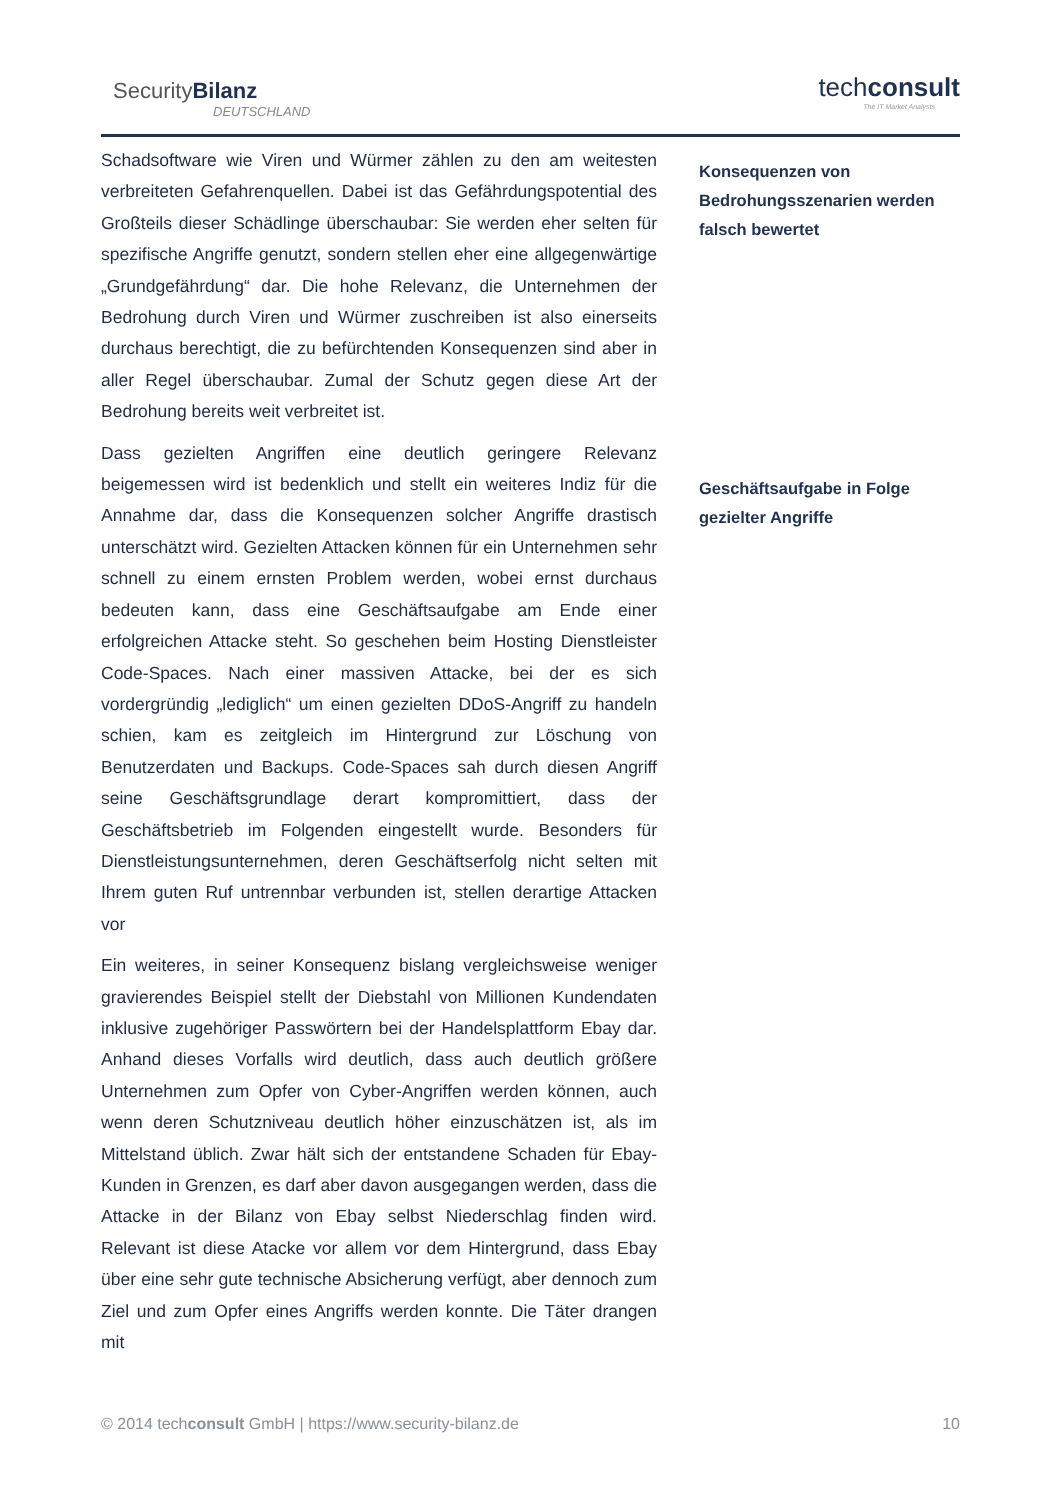SecurityBilanz
DEUTSCHLAND
techconsult
The IT Market Analysts
Schadsoftware wie Viren und Würmer zählen zu den am weitesten verbreiteten Gefahrenquellen. Dabei ist das Gefährdungspotential des Großteils dieser Schädlinge überschaubar: Sie werden eher selten für spezifische Angriffe genutzt, sondern stellen eher eine allgegenwärtige „Grundgefährdung“ dar. Die hohe Relevanz, die Unternehmen der Bedrohung durch Viren und Würmer zuschreiben ist also einerseits durchaus berechtigt, die zu befürchtenden Konsequenzen sind aber in aller Regel überschaubar. Zumal der Schutz gegen diese Art der Bedrohung bereits weit verbreitet ist.
Dass gezielten Angriffen eine deutlich geringere Relevanz beigemessen wird ist bedenklich und stellt ein weiteres Indiz für die Annahme dar, dass die Konsequenzen solcher Angriffe drastisch unterschätzt wird. Gezielten Attacken können für ein Unternehmen sehr schnell zu einem ernsten Problem werden, wobei ernst durchaus bedeuten kann, dass eine Geschäftsaufgabe am Ende einer erfolgreichen Attacke steht. So geschehen beim Hosting Dienstleister Code-Spaces. Nach einer massiven Attacke, bei der es sich vordergründig „lediglich“ um einen gezielten DDoS-Angriff zu handeln schien, kam es zeitgleich im Hintergrund zur Löschung von Benutzerdaten und Backups. Code-Spaces sah durch diesen Angriff seine Geschäftsgrundlage derart kompromittiert, dass der Geschäftsbetrieb im Folgenden eingestellt wurde. Besonders für Dienstleistungsunternehmen, deren Geschäftserfolg nicht selten mit Ihrem guten Ruf untrennbar verbunden ist, stellen derartige Attacken vor
Ein weiteres, in seiner Konsequenz bislang vergleichsweise weniger gravierendes Beispiel stellt der Diebstahl von Millionen Kundendaten inklusive zugehöriger Passwörtern bei der Handelsplattform Ebay dar. Anhand dieses Vorfalls wird deutlich, dass auch deutlich größere Unternehmen zum Opfer von Cyber-Angriffen werden können, auch wenn deren Schutzniveau deutlich höher einzuschätzen ist, als im Mittelstand üblich. Zwar hält sich der entstandene Schaden für Ebay-Kunden in Grenzen, es darf aber davon ausgegangen werden, dass die Attacke in der Bilanz von Ebay selbst Niederschlag finden wird. Relevant ist diese Atacke vor allem vor dem Hintergrund, dass Ebay über eine sehr gute technische Absicherung verfügt, aber dennoch zum Ziel und zum Opfer eines Angriffs werden konnte. Die Täter drangen mit
Konsequenzen von Bedrohungsszenarien werden falsch bewertet
Geschäftsaufgabe in Folge gezielter Angriffe
© 2014 techconsult GmbH | https://www.security-bilanz.de 10